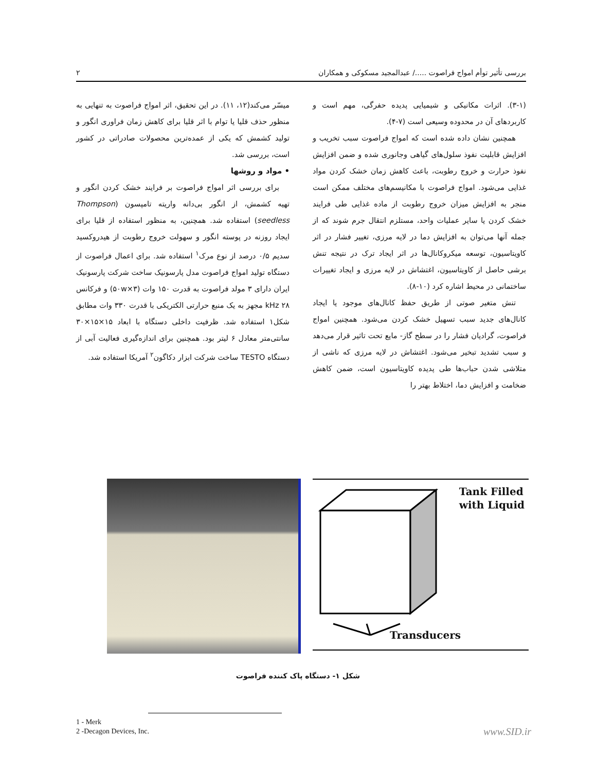بررسی تأثیر توأم امواج فراصوت ...../ عبدالمجید مسکوکی و همکاران ۲
(۳-۱). اثرات مکانیکی و شیمیایی پدیده حفرگی، مهم است و کاربردهای آن در محدوده وسیعی است (۷-۴).
همچنین نشان داده شده است که امواج فراصوت سبب تخریب و افزایش قابلیت نفوذ سلول‌های گیاهی وجانوری شده و ضمن افزایش نفوذ حرارت و خروج رطوبت، باعث کاهش زمان خشک کردن مواد غذایی می‌شود. امواج فراصوت با مکانیسم‌های مختلف ممکن است منجر به افزایش میزان خروج رطوبت از ماده غذایی طی فرایند خشک کردن یا سایر عملیات واحد، مستلزم انتقال جرم شوند که از جمله آنها می‌توان به افزایش دما در لایه مرزی، تغییر فشار در اثر کاویتاسیون، توسعه میکروکانال‌ها در اثر ایجاد ترک در نتیجه تنش برشی حاصل از کاویتاسیون، اغتشاش در لایه مرزی و ایجاد تغییرات ساختمانی در محیط اشاره کرد (۱۰-۸).
تنش متغیر صوتی از طریق حفظ کانال‌های موجود یا ایجاد کانال‌های جدید سبب تسهیل خشک کردن می‌شود. همچنین امواج فراصوت، گرادیان فشار را در سطح گاز- مایع تحت تاثیر قرار می‌دهد و سبب تشدید تبخیر می‌شود. اغتشاش در لایه مرزی که ناشی از متلاشی شدن حباب‌ها طی پدیده کاویتاسیون است، ضمن کاهش ضخامت و افزایش دما، اختلاط بهتر را
میسّر می‌کند(۱۲، ۱۱). در این تحقیق، اثر امواج فراصوت به تنهایی به منظور حذف قلیا یا توام با اثر قلیا برای کاهش زمان فراوری انگور و تولید کشمش که یکی از عمده‌ترین محصولات صادراتی در کشور است، بررسی شد.
• مواد و روشها
برای بررسی اثر امواج فراصوت بر فرایند خشک کردن انگور و تهیه کشمش، از انگور بی‌دانه واریته تامپسون (Thompson seedless) استفاده شد. همچنین، به منظور استفاده از قلیا برای ایجاد روزنه در پوسته انگور و سهولت خروج رطوبت از هیدروکسید سدیم ۰/۵ درصد از نوع مرک<sup>۱</sup> استفاده شد. برای اعمال فراصوت از دستگاه تولید امواج فراصوت مدل پارسونیک ساخت شرکت پارسونیک ایران دارای ۳ مولد فراصوت به قدرت ۱۵۰ وات (۳×۵۰w) و فرکانس ۲۸ kHz مجهز به یک منبع حرارتی الکتریکی با قدرت ۳۳۰ وات مطابق شکل۱ استفاده شد. ظرفیت داخلی دستگاه با ابعاد ۱۵×۱۵×۳۰ سانتی‌متر معادل ۶ لیتر بود. همچنین برای اندازه‌گیری فعالیت آبی از دستگاه TESTO ساخت شرکت ابزار دکاگون<sup>۲</sup> آمریکا استفاده شد.
Tank Filled
with Liquid
Transducers
شکل ۱- دستگاه پاک کننده فراصوت
1 - Merk
2 -Decagon Devices, Inc.
www.SID.ir